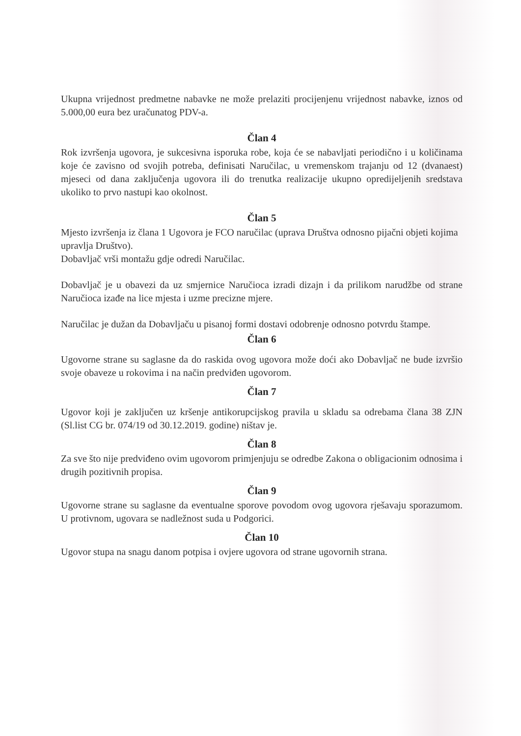Ukupna vrijednost predmetne nabavke ne može prelaziti procijenjenu vrijednost nabavke, iznos od 5.000,00 eura bez uračunatog PDV-a.
Član 4
Rok izvršenja ugovora, je sukcesivna isporuka robe, koja će se nabavljati periodično i u količinama koje će zavisno od svojih potreba, definisati Naručilac, u vremenskom trajanju od 12 (dvanaest) mjeseci od dana zaključenja ugovora ili do trenutka realizacije ukupno opredijeljenih sredstava ukoliko to prvo nastupi kao okolnost.
Član 5
Mjesto izvršenja iz člana 1 Ugovora je FCO naručilac (uprava Društva odnosno pijačni objeti kojima upravlja Društvo).
Dobavljač vrši montažu gdje odredi Naručilac.
Dobavljač je u obavezi da uz smjernice Naručioca izradi dizajn i da prilikom narudžbe od strane Naručioca izađe na lice mjesta i uzme precizne mjere.
Naručilac je dužan da Dobavljaču u pisanoj formi dostavi odobrenje odnosno potvrdu štampe.
Član 6
Ugovorne strane su saglasne da do raskida ovog ugovora može doći ako Dobavljač ne bude izvršio svoje obaveze u rokovima i na način predviđen ugovorom.
Član 7
Ugovor koji je zaključen uz kršenje antikorupcijskog pravila u skladu sa odrebama člana 38 ZJN (Sl.list CG br. 074/19 od 30.12.2019. godine) ništav je.
Član 8
Za sve što nije predviđeno ovim ugovorom primjenjuju se odredbe Zakona o obligacionim odnosima i drugih pozitivnih propisa.
Član 9
Ugovorne strane su saglasne da eventualne sporove povodom ovog ugovora rješavaju sporazumom. U protivnom, ugovara se nadležnost suda u Podgorici.
Član 10
Ugovor stupa na snagu danom potpisa i ovjere ugovora od strane ugovornih strana.